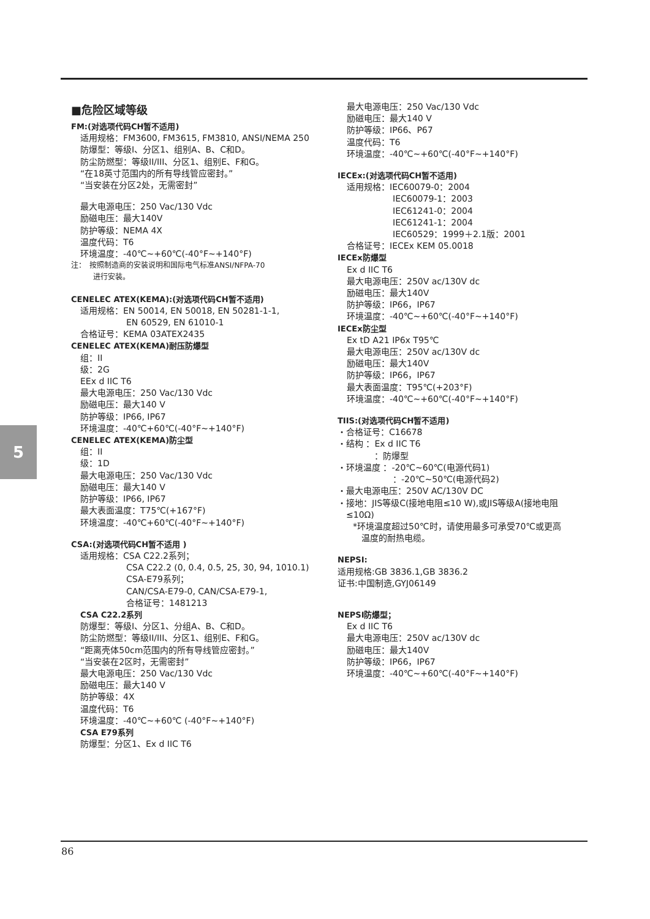5
■危险区域等级
FM:(对选项代码CH暂不适用)
适用规格：FM3600, FM3615, FM3810, ANSI/NEMA 250
防爆型：等级I、分区1、组别A、B、C和D。
防尘防燃型：等级II/III、分区1、组别E、F和G。
“在18英寸范围内的所有导线管应密封。”
“当安装在分区2处，无需密封”
最大电源电压：250 Vac/130 Vdc
励磁电压：最大140V
防护等级：NEMA 4X
温度代码：T6
环境温度：-40℃~+60℃(-40°F~+140°F)
注：　按照制造商的安装说明和国际电气标准ANSI/NFPA-70
　　　进行安装。
CENELEC ATEX(KEMA):(对选项代码CH暂不适用)
适用规格：EN 50014, EN 50018, EN 50281-1-1,
EN 60529, EN 61010-1
合格证号：KEMA 03ATEX2435
CENELEC ATEX(KEMA)耐压防爆型
组：II
级：2G
EEx d IIC T6
最大电源电压：250 Vac/130 Vdc
励磁电压：最大140 V
防护等级：IP66, IP67
环境温度：-40℃+60℃(-40°F~+140°F)
CENELEC ATEX(KEMA)防尘型
组：II
级：1D
最大电源电压：250 Vac/130 Vdc
励磁电压：最大140 V
防护等级：IP66, IP67
最大表面温度：T75℃(+167°F)
环境温度：-40℃+60℃(-40°F~+140°F)
CSA:(对选项代码CH暂不适用 )
适用规格：CSA C22.2系列；
CSA C22.2 (0, 0.4, 0.5, 25, 30, 94, 1010.1)
CSA-E79系列；
CAN/CSA-E79-0, CAN/CSA-E79-1,
合格证号：1481213
CSA C22.2系列
防爆型：等级I、分区1、分组A、B、C和D。
防尘防燃型：等级II/III、分区1、组别E、F和G。
“距离壳体50cm范围内的所有导线管应密封。”
“当安装在2区时，无需密封”
最大电源电压：250 Vac/130 Vdc
励磁电压：最大140 V
防护等级：4X
温度代码：T6
环境温度：-40℃~+60℃ (-40°F~+140°F)
CSA E79系列
防爆型：分区1、Ex d IIC T6
最大电源电压：250 Vac/130 Vdc
励磁电压：最大140 V
防护等级：IP66、P67
温度代码：T6
环境温度：-40℃~+60℃(-40°F~+140°F)
IECEx:(对选项代码CH暂不适用)
适用规格：IEC60079-0：2004
IEC60079-1：2003
IEC61241-0：2004
IEC61241-1：2004
IEC60529：1999＋2.1版：2001
合格证号：IECEx KEM 05.0018
IECEx防爆型
Ex d IIC T6
最大电源电压：250V ac/130V dc
励磁电压：最大140V
防护等级：IP66，IP67
环境温度：-40℃~+60℃(-40°F~+140°F)
IECEx防尘型
Ex tD A21 IP6x T95℃
最大电源电压：250V ac/130V dc
励磁电压：最大140V
防护等级：IP66，IP67
最大表面温度：T95℃(+203°F)
环境温度：-40℃~+60℃(-40°F~+140°F)
TIIS:(对选项代码CH暂不适用)
・合格证号：C16678
・结构 ：Ex d IIC T6
：防爆型
・环境温度 ：-20℃~60℃(电源代码1)
：-20℃~50℃(电源代码2)
・最大电源电压：250V AC/130V DC
・接地：JIS等级C(接地电阻≤10 W),或JIS等级A(接地电阻
　≤10Ω)
*环境温度超过50℃时，请使用最多可承受70℃或更高
　温度的耐热电缆。
NEPSI:
适用规格:GB 3836.1,GB 3836.2
证书:中国制造,GYJ06149
NEPSI防爆型；
Ex d IIC T6
最大电源电压：250V ac/130V dc
励磁电压：最大140V
防护等级：IP66，IP67
环境温度：-40℃~+60℃(-40°F~+140°F)
86